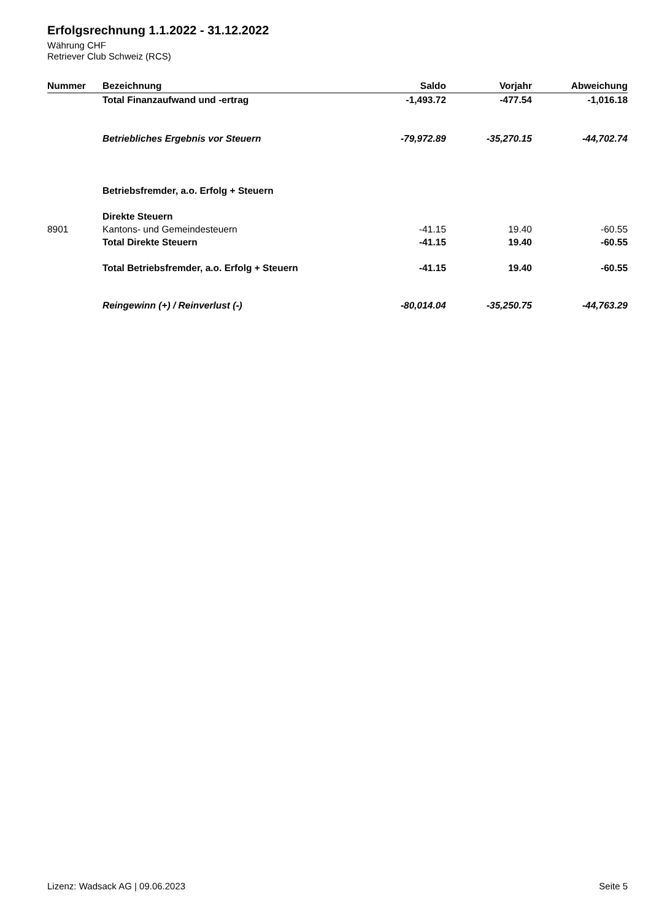Erfolgsrechnung 1.1.2022 - 31.12.2022
Währung CHF
Retriever Club Schweiz (RCS)
| Nummer | Bezeichnung | Saldo | Vorjahr | Abweichung |
| --- | --- | --- | --- | --- |
| | Total Finanzaufwand und -ertrag | -1,493.72 | -477.54 | -1,016.18 |
| | Betriebliches Ergebnis vor Steuern | -79,972.89 | -35,270.15 | -44,702.74 |
| | Betriebsfremder, a.o. Erfolg + Steuern | | | |
| | Direkte Steuern | | | |
| 8901 | Kantons- und Gemeindesteuern | -41.15 | 19.40 | -60.55 |
| | Total Direkte Steuern | -41.15 | 19.40 | -60.55 |
| | Total Betriebsfremder, a.o. Erfolg + Steuern | -41.15 | 19.40 | -60.55 |
| | Reingewinn (+) / Reinverlust (-) | -80,014.04 | -35,250.75 | -44,763.29 |
Lizenz: Wadsack AG | 09.06.2023 Seite 5